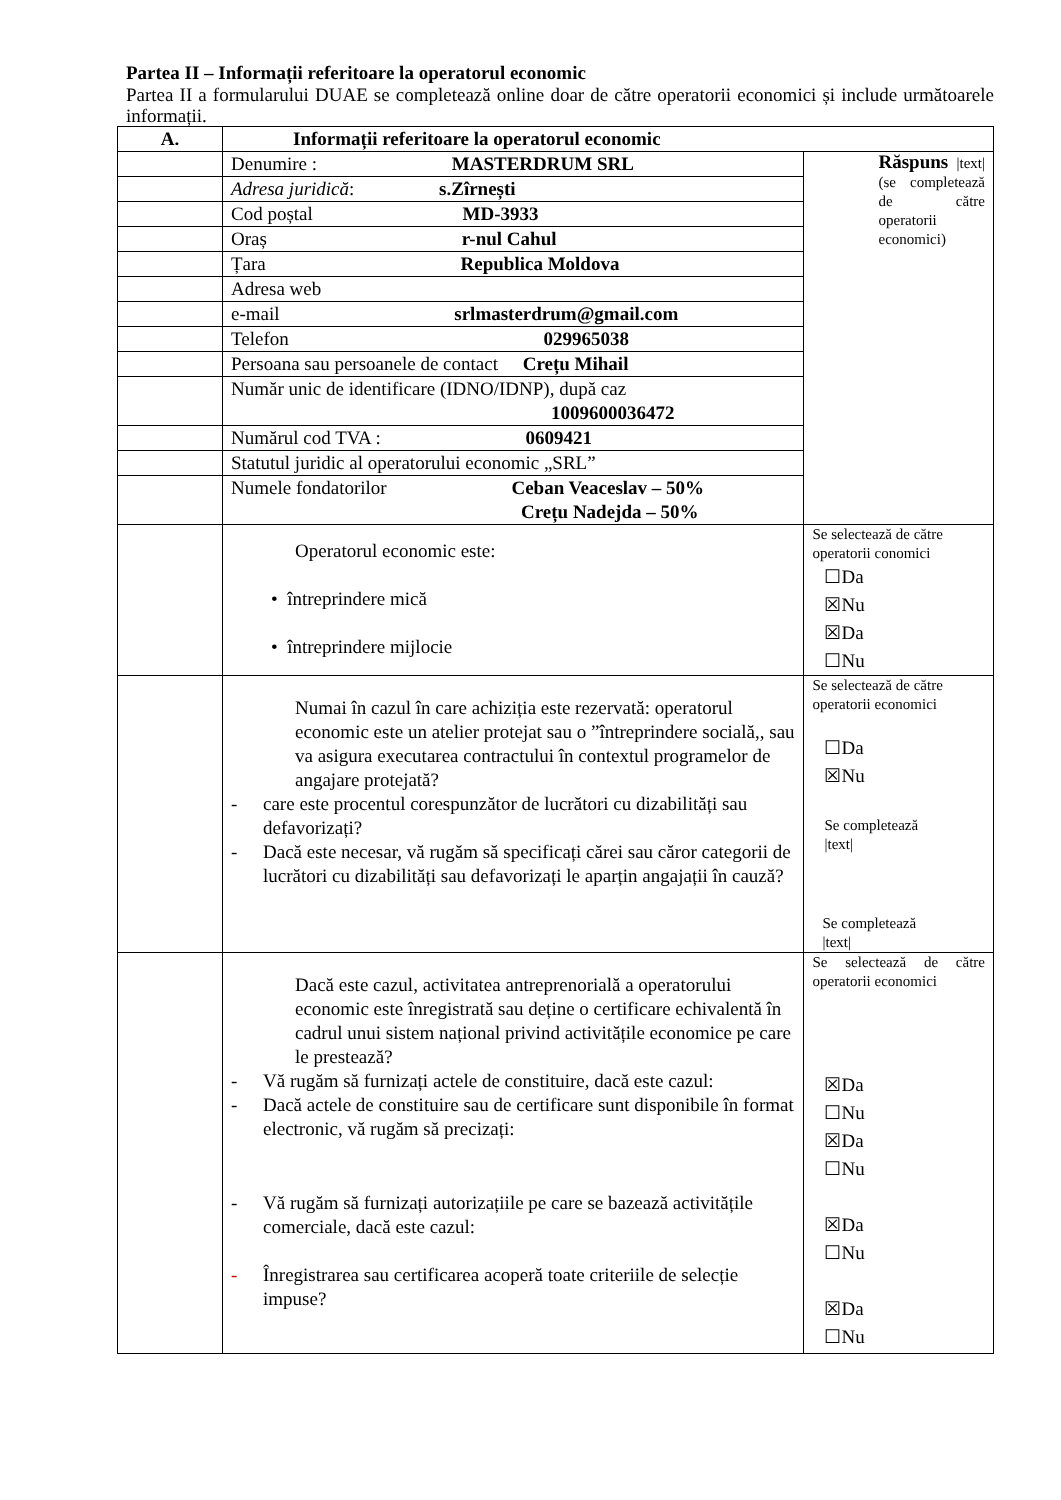Partea II – Informații referitoare la operatorul economic
Partea II a formularului DUAE se completează online doar de către operatorii economici și include următoarele informații.
| A. | Informații referitoare la operatorul economic | |
| | Denumire : MASTERDRUM SRL | Răspuns /text/ (se completează de către operatorii economici) |
| | Adresa juridică : s.Zîrnești | |
| | Cod poștal MD-3933 | |
| | Oraș r-nul Cahul | |
| | Țara Republica Moldova | |
| | Adresa web | |
| | e-mail srlmasterdrum@gmail.com | |
| | Telefon 029965038 | |
| | Persoana sau persoanele de contact Crețu Mihail | |
| | Număr unic de identificare (IDNO/IDNP), după caz 1009600036472 | |
| | Numărul cod TVA : 0609421 | |
| | Statutul juridic al operatorului economic „SRL” | |
| | Numele fondatorilor Ceban Veaceslav – 50% Crețu Nadejda – 50% | |
| | Operatorul economic este: • întreprindere mică • întreprindere mijlocie | Se selectează de către operatorii conomici ☐Da ☒Nu ☒Da ☐Nu |
| | Numai în cazul în care achiziția este rezervată: operatorul economic este un atelier protejat sau o ”întreprindere socială,, sau va asigura executarea contractului în contextul programelor de angajare protejată? - care este procentul corespunzător de lucrători cu dizabilități sau defavorizați? - Dacă este necesar, vă rugăm să specificați cărei sau căror categorii de lucrători cu dizabilități sau defavorizați le aparțin angajații în cauză? | Se selectează de către operatorii economici ☐Da ☒Nu Se completează /text/ Se completează /text/ |
| | Dacă este cazul, activitatea antreprenorială a operatorului economic este înregistrată sau deține o certificare echivalentă în cadrul unui sistem național privind activitățile economice pe care le prestează? - Vă rugăm să furnizați actele de constituire, dacă este cazul: - Dacă actele de constituire sau de certificare sunt disponibile în format electronic, vă rugăm să precizați: - Vă rugăm să furnizați autorizațiile pe care se bazează activitățile comerciale, dacă este cazul: - Înregistrarea sau certificarea acoperă toate criteriile de selecție impuse? | Se selectează de către operatorii economici ☒Da ☐Nu ☒Da ☐Nu ☒Da ☐Nu ☒Da ☐Nu |